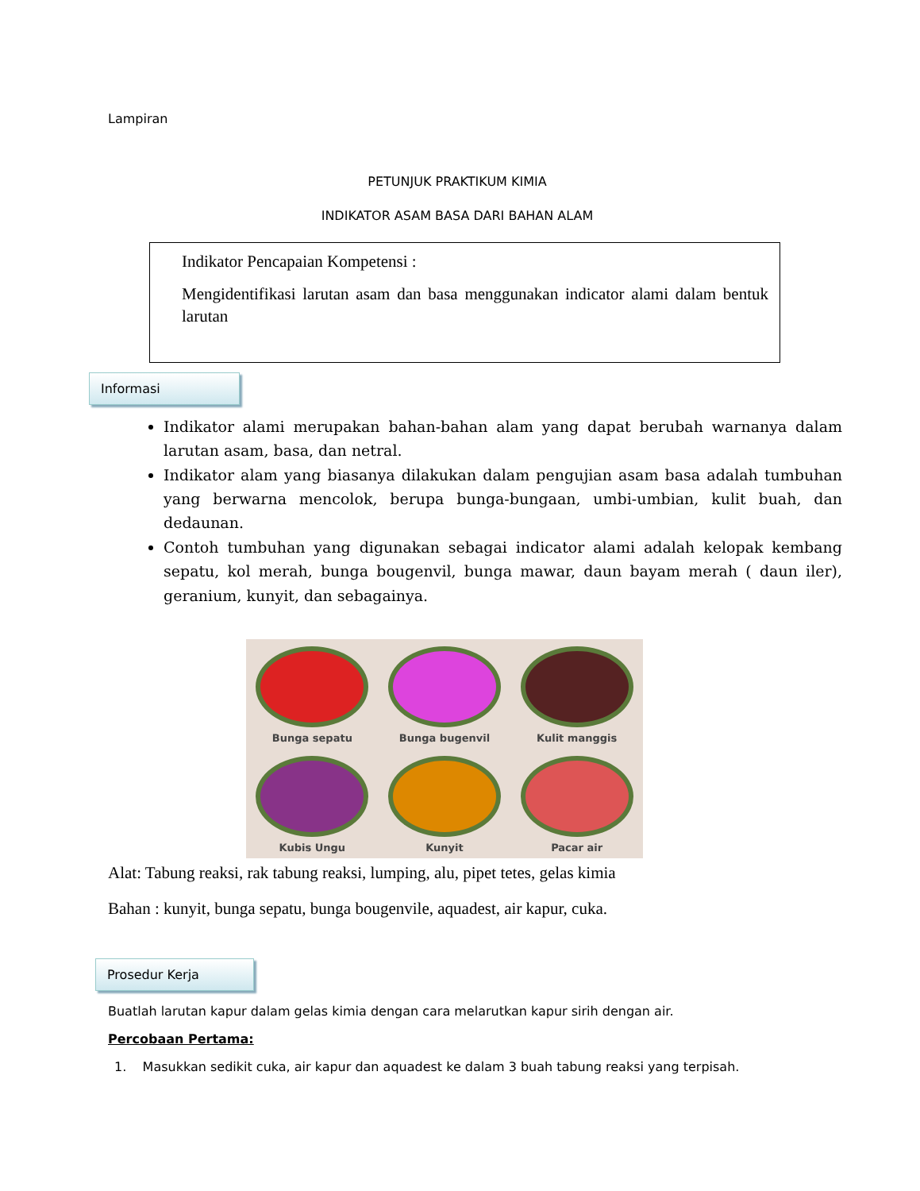Lampiran
PETUNJUK PRAKTIKUM KIMIA
INDIKATOR ASAM BASA DARI BAHAN ALAM
Indikator Pencapaian Kompetensi :
Mengidentifikasi larutan asam dan basa menggunakan indicator alami dalam bentuk larutan
Informasi
Indikator alami merupakan bahan-bahan alam yang dapat berubah warnanya dalam larutan asam, basa, dan netral.
Indikator alam yang biasanya dilakukan dalam pengujian asam basa adalah tumbuhan yang berwarna mencolok, berupa bunga-bungaan, umbi-umbian, kulit buah, dan dedaunan.
Contoh tumbuhan yang digunakan sebagai indicator alami adalah kelopak kembang sepatu, kol merah, bunga bougenvil, bunga mawar, daun bayam merah ( daun iler), geranium, kunyit, dan sebagainya.
Bunga sepatu
Bunga bugenvil
Kulit manggis
Kubis Ungu
Kunyit
Pacar air
Alat: Tabung reaksi, rak tabung reaksi, lumping, alu, pipet tetes, gelas kimia
Bahan : kunyit, bunga sepatu, bunga bougenvile, aquadest, air kapur, cuka.
Prosedur Kerja
Buatlah larutan kapur dalam gelas kimia dengan cara melarutkan kapur sirih dengan air.
Percobaan Pertama:
1. Masukkan sedikit cuka, air kapur dan aquadest ke dalam 3 buah tabung reaksi yang terpisah.